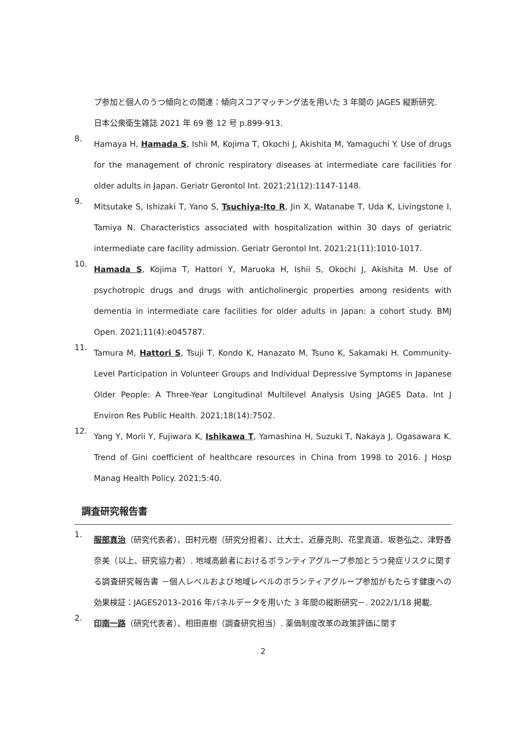プ参加と個人のうつ傾向との関連：傾向スコアマッチング法を用いた 3 年間の JAGES 縦断研究.
日本公衆衛生雑誌 2021 年 69 巻 12 号 p.899-913.
8.
Hamaya H, Hamada S, Ishii M, Kojima T, Okochi J, Akishita M, Yamaguchi Y. Use of drugs for the management of chronic respiratory diseases at intermediate care facilities for older adults in Japan. Geriatr Gerontol Int. 2021;21(12):1147-1148.
9.
Mitsutake S, Ishizaki T, Yano S, Tsuchiya-Ito R, Jin X, Watanabe T, Uda K, Livingstone I, Tamiya N. Characteristics associated with hospitalization within 30 days of geriatric intermediate care facility admission. Geriatr Gerontol Int. 2021;21(11):1010-1017.
10.
Hamada S, Kojima T, Hattori Y, Maruoka H, Ishii S, Okochi J, Akishita M. Use of psychotropic drugs and drugs with anticholinergic properties among residents with dementia in intermediate care facilities for older adults in Japan: a cohort study. BMJ Open. 2021;11(4):e045787.
11.
Tamura M, Hattori S, Tsuji T, Kondo K, Hanazato M, Tsuno K, Sakamaki H. Community-Level Participation in Volunteer Groups and Individual Depressive Symptoms in Japanese Older People: A Three-Year Longitudinal Multilevel Analysis Using JAGES Data. Int J Environ Res Public Health. 2021;18(14):7502.
12.
Yang Y, Morii Y, Fujiwara K, Ishikawa T, Yamashina H, Suzuki T, Nakaya J, Ogasawara K. Trend of Gini coefficient of healthcare resources in China from 1998 to 2016. J Hosp Manag Health Policy. 2021;5:40.
調査研究報告書
1.
服部真治（研究代表者）、田村元樹（研究分担者）、辻大士、近藤克則、花里真道、坂巻弘之、津野香奈美（以上、研究協力者）. 地域高齢者におけるボランティアグループ参加とうつ発症リスクに関する調査研究報告書 －個人レベルおよび地域レベルのボランティアグループ参加がもたらす健康への効果検証：JAGES2013–2016 年パネルデータを用いた 3 年間の縦断研究－. 2022/1/18 掲載.
2.
印南一路（研究代表者）、相田直樹（調査研究担当）. 薬価制度改革の政策評価に関す
2